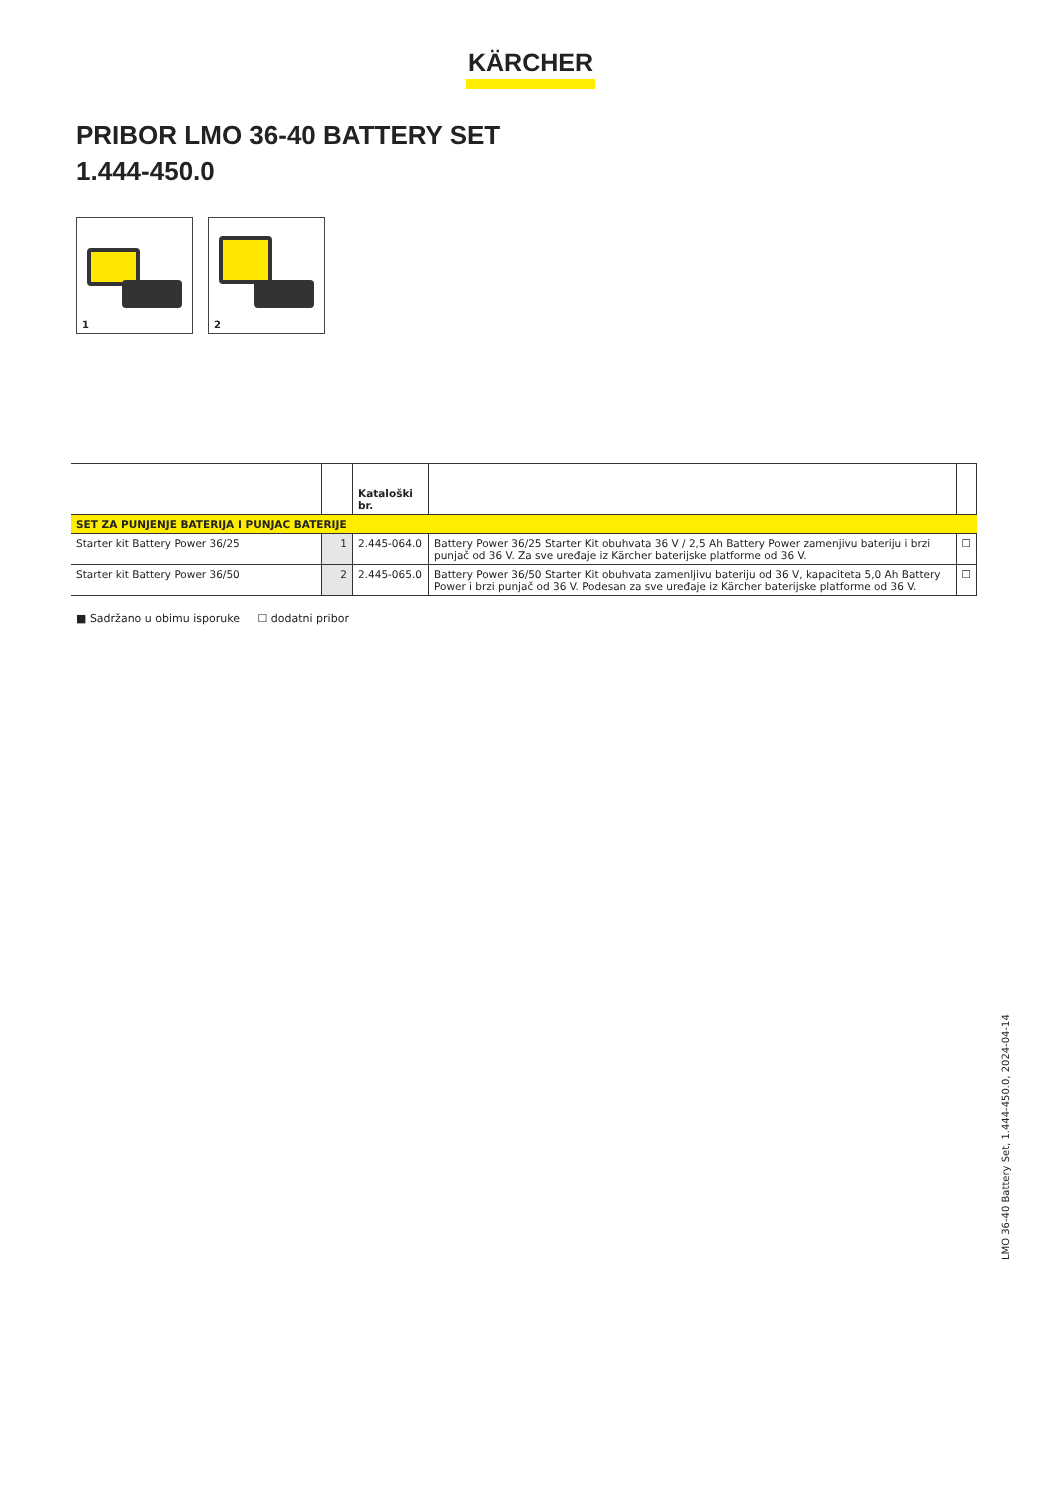KÄRCHER
PRIBOR LMO 36-40 BATTERY SET
1.444-450.0
1
2
| | | Kataloški br. | | |
| --- | --- | --- | --- | --- |
| SET ZA PUNJENJE BATERIJA I PUNJAC BATERIJE | | | | |
| Starter kit Battery Power 36/25 | 1 | 2.445-064.0 | Battery Power 36/25 Starter Kit obuhvata 36 V / 2,5 Ah Battery Power zamenjivu bateriju i brzi punjač od 36 V. Za sve uređaje iz Kärcher baterijske platforme od 36 V. | ☐ |
| Starter kit Battery Power 36/50 | 2 | 2.445-065.0 | Battery Power 36/50 Starter Kit obuhvata zamenljivu bateriju od 36 V, kapaciteta 5,0 Ah Battery Power i brzi punjač od 36 V. Podesan za sve uređaje iz Kärcher baterijske platforme od 36 V. | ☐ |
■ Sadržano u obimu isporuke ☐ dodatni pribor
LMO 36-40 Battery Set, 1.444-450.0, 2024-04-14